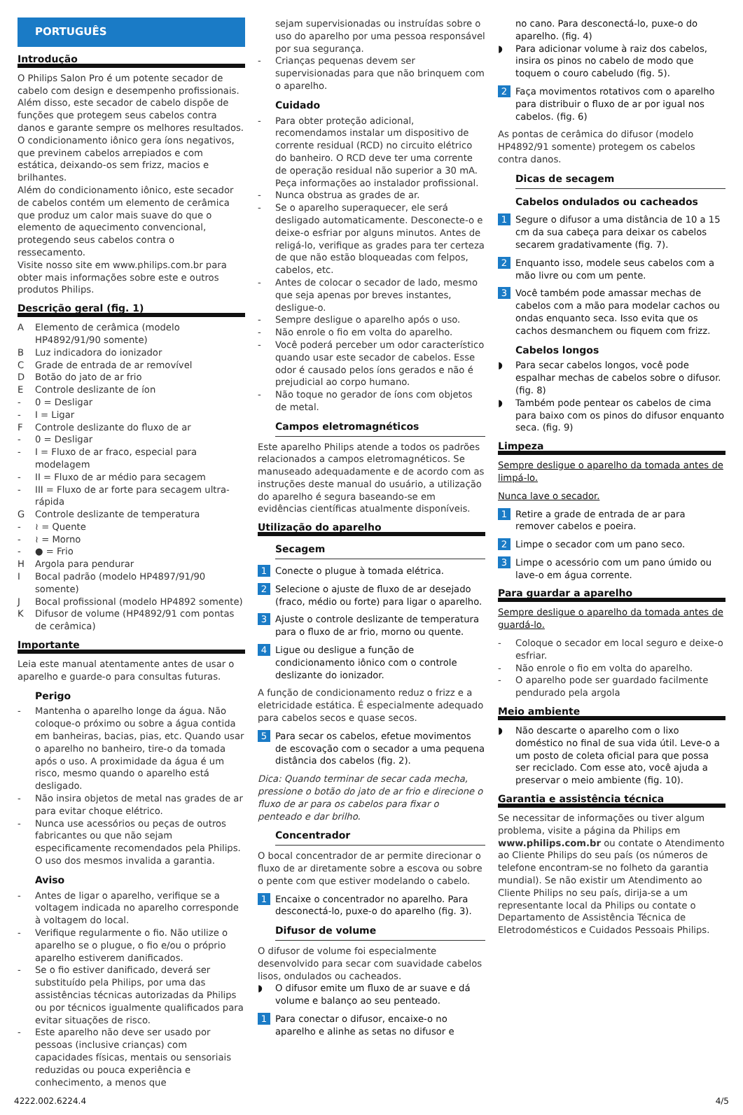PORTUGUÊS
Introdução
O Philips Salon Pro é um potente secador de cabelo com design e desempenho profissionais. Além disso, este secador de cabelo dispõe de funções que protegem seus cabelos contra danos e garante sempre os melhores resultados.
O condicionamento iônico gera íons negativos, que previnem cabelos arrepiados e com estática, deixando-os sem frizz, macios e brilhantes.
Além do condicionamento iônico, este secador de cabelos contém um elemento de cerâmica que produz um calor mais suave do que o elemento de aquecimento convencional, protegendo seus cabelos contra o ressecamento.
Visite nosso site em www.philips.com.br para obter mais informações sobre este e outros produtos Philips.
Descrição geral (fig. 1)
A Elemento de cerâmica (modelo HP4892/91/90 somente)
B Luz indicadora do ionizador
C Grade de entrada de ar removível
D Botão do jato de ar frio
E Controle deslizante de íon
- 0 = Desligar
- I = Ligar
F Controle deslizante do fluxo de ar
- 0 = Desligar
- I = Fluxo de ar fraco, especial para modelagem
- II = Fluxo de ar médio para secagem
- III = Fluxo de ar forte para secagem ultra-rápida
G Controle deslizante de temperatura
- ≀ = Quente
- ≀ = Morno
- ● = Frio
H Argola para pendurar
I Bocal padrão (modelo HP4897/91/90 somente)
J Bocal profissional (modelo HP4892 somente)
K Difusor de volume (HP4892/91 com pontas de cerâmica)
Importante
Leia este manual atentamente antes de usar o aparelho e guarde-o para consultas futuras.
Perigo
- Mantenha o aparelho longe da água. Não coloque-o próximo ou sobre a água contida em banheiras, bacias, pias, etc. Quando usar o aparelho no banheiro, tire-o da tomada após o uso. A proximidade da água é um risco, mesmo quando o aparelho está desligado.
- Não insira objetos de metal nas grades de ar para evitar choque elétrico.
- Nunca use acessórios ou peças de outros fabricantes ou que não sejam especificamente recomendados pela Philips. O uso dos mesmos invalida a garantia.
Aviso
- Antes de ligar o aparelho, verifique se a voltagem indicada no aparelho corresponde à voltagem do local.
- Verifique regularmente o fio. Não utilize o aparelho se o plugue, o fio e/ou o próprio aparelho estiverem danificados.
- Se o fio estiver danificado, deverá ser substituído pela Philips, por uma das assistências técnicas autorizadas da Philips ou por técnicos igualmente qualificados para evitar situações de risco.
- Este aparelho não deve ser usado por pessoas (inclusive crianças) com capacidades físicas, mentais ou sensoriais reduzidas ou pouca experiência e conhecimento, a menos que
sejam supervisionadas ou instruídas sobre o uso do aparelho por uma pessoa responsável por sua segurança.
- Crianças pequenas devem ser supervisionadas para que não brinquem com o aparelho.
Cuidado
- Para obter proteção adicional, recomendamos instalar um dispositivo de corrente residual (RCD) no circuito elétrico do banheiro. O RCD deve ter uma corrente de operação residual não superior a 30 mA. Peça informações ao instalador profissional.
- Nunca obstrua as grades de ar.
- Se o aparelho superaquecer, ele será desligado automaticamente. Desconecte-o e deixe-o esfriar por alguns minutos. Antes de religá-lo, verifique as grades para ter certeza de que não estão bloqueadas com felpos, cabelos, etc.
- Antes de colocar o secador de lado, mesmo que seja apenas por breves instantes, desligue-o.
- Sempre desligue o aparelho após o uso.
- Não enrole o fio em volta do aparelho.
- Você poderá perceber um odor característico quando usar este secador de cabelos. Esse odor é causado pelos íons gerados e não é prejudicial ao corpo humano.
- Não toque no gerador de íons com objetos de metal.
Campos eletromagnéticos
Este aparelho Philips atende a todos os padrões relacionados a campos eletromagnéticos. Se manuseado adequadamente e de acordo com as instruções deste manual do usuário, a utilização do aparelho é segura baseando-se em evidências científicas atualmente disponíveis.
Utilização do aparelho
Secagem
1 Conecte o plugue à tomada elétrica.
2 Selecione o ajuste de fluxo de ar desejado (fraco, médio ou forte) para ligar o aparelho.
3 Ajuste o controle deslizante de temperatura para o fluxo de ar frio, morno ou quente.
4 Ligue ou desligue a função de condicionamento iônico com o controle deslizante do ionizador.
A função de condicionamento reduz o frizz e a eletricidade estática. É especialmente adequado para cabelos secos e quase secos.
5 Para secar os cabelos, efetue movimentos de escovação com o secador a uma pequena distância dos cabelos (fig. 2).
Dica: Quando terminar de secar cada mecha, pressione o botão do jato de ar frio e direcione o fluxo de ar para os cabelos para fixar o penteado e dar brilho.
Concentrador
O bocal concentrador de ar permite direcionar o fluxo de ar diretamente sobre a escova ou sobre o pente com que estiver modelando o cabelo.
1 Encaixe o concentrador no aparelho. Para desconectá-lo, puxe-o do aparelho (fig. 3).
Difusor de volume
O difusor de volume foi especialmente desenvolvido para secar com suavidade cabelos lisos, ondulados ou cacheados.
◗ O difusor emite um fluxo de ar suave e dá volume e balanço ao seu penteado.
1 Para conectar o difusor, encaixe-o no aparelho e alinhe as setas no difusor e
no cano. Para desconectá-lo, puxe-o do aparelho. (fig. 4)
◗ Para adicionar volume à raiz dos cabelos, insira os pinos no cabelo de modo que toquem o couro cabeludo (fig. 5).
2 Faça movimentos rotativos com o aparelho para distribuir o fluxo de ar por igual nos cabelos. (fig. 6)
As pontas de cerâmica do difusor (modelo HP4892/91 somente) protegem os cabelos contra danos.
Dicas de secagem
Cabelos ondulados ou cacheados
1 Segure o difusor a uma distância de 10 a 15 cm da sua cabeça para deixar os cabelos secarem gradativamente (fig. 7).
2 Enquanto isso, modele seus cabelos com a mão livre ou com um pente.
3 Você também pode amassar mechas de cabelos com a mão para modelar cachos ou ondas enquanto seca. Isso evita que os cachos desmanchem ou fiquem com frizz.
Cabelos longos
◗ Para secar cabelos longos, você pode espalhar mechas de cabelos sobre o difusor. (fig. 8)
◗ Também pode pentear os cabelos de cima para baixo com os pinos do difusor enquanto seca. (fig. 9)
Limpeza
Sempre desligue o aparelho da tomada antes de limpá-lo.
Nunca lave o secador.
1 Retire a grade de entrada de ar para remover cabelos e poeira.
2 Limpe o secador com um pano seco.
3 Limpe o acessório com um pano úmido ou lave-o em água corrente.
Para guardar a aparelho
Sempre desligue o aparelho da tomada antes de guardá-lo.
- Coloque o secador em local seguro e deixe-o esfriar.
- Não enrole o fio em volta do aparelho.
- O aparelho pode ser guardado facilmente pendurado pela argola
Meio ambiente
◗ Não descarte o aparelho com o lixo doméstico no final de sua vida útil. Leve-o a um posto de coleta oficial para que possa ser reciclado. Com esse ato, você ajuda a preservar o meio ambiente (fig. 10).
Garantia e assistência técnica
Se necessitar de informações ou tiver algum problema, visite a página da Philips em www.philips.com.br ou contate o Atendimento ao Cliente Philips do seu país (os números de telefone encontram-se no folheto da garantia mundial). Se não existir um Atendimento ao Cliente Philips no seu país, dirija-se a um representante local da Philips ou contate o Departamento de Assistência Técnica de Eletrodomésticos e Cuidados Pessoais Philips.
4222.002.6224.4 4/5